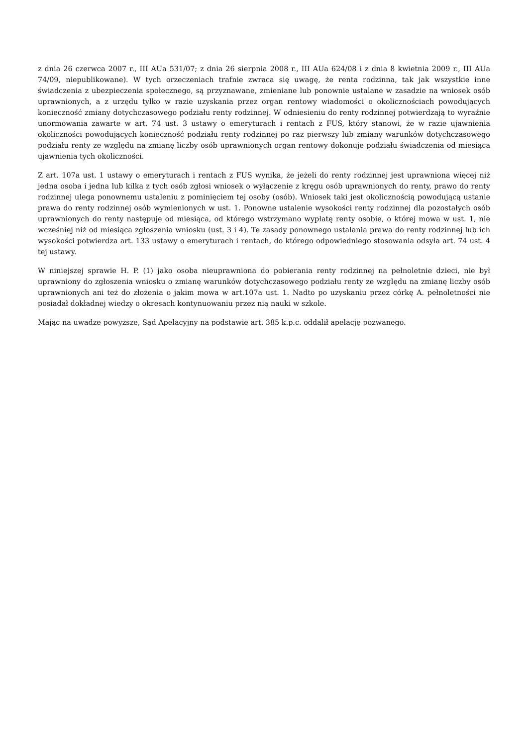z dnia 26 czerwca 2007 r., III AUa 531/07; z dnia 26 sierpnia 2008 r., III AUa 624/08 i z dnia 8 kwietnia 2009 r., III AUa 74/09, niepublikowane). W tych orzeczeniach trafnie zwraca się uwagę, że renta rodzinna, tak jak wszystkie inne świadczenia z ubezpieczenia społecznego, są przyznawane, zmieniane lub ponownie ustalane w zasadzie na wniosek osób uprawnionych, a z urzędu tylko w razie uzyskania przez organ rentowy wiadomości o okolicznościach powodujących konieczność zmiany dotychczasowego podziału renty rodzinnej. W odniesieniu do renty rodzinnej potwierdzają to wyraźnie unormowania zawarte w art. 74 ust. 3 ustawy o emeryturach i rentach z FUS, który stanowi, że w razie ujawnienia okoliczności powodujących konieczność podziału renty rodzinnej po raz pierwszy lub zmiany warunków dotychczasowego podziału renty ze względu na zmianę liczby osób uprawnionych organ rentowy dokonuje podziału świadczenia od miesiąca ujawnienia tych okoliczności.
Z art. 107a ust. 1 ustawy o emeryturach i rentach z FUS wynika, że jeżeli do renty rodzinnej jest uprawniona więcej niż jedna osoba i jedna lub kilka z tych osób zgłosi wniosek o wyłączenie z kręgu osób uprawnionych do renty, prawo do renty rodzinnej ulega ponownemu ustaleniu z pominięciem tej osoby (osób). Wniosek taki jest okolicznością powodującą ustanie prawa do renty rodzinnej osób wymienionych w ust. 1. Ponowne ustalenie wysokości renty rodzinnej dla pozostałych osób uprawnionych do renty następuje od miesiąca, od którego wstrzymano wypłatę renty osobie, o której mowa w ust. 1, nie wcześniej niż od miesiąca zgłoszenia wniosku (ust. 3 i 4). Te zasady ponownego ustalania prawa do renty rodzinnej lub ich wysokości potwierdza art. 133 ustawy o emeryturach i rentach, do którego odpowiedniego stosowania odsyła art. 74 ust. 4 tej ustawy.
W niniejszej sprawie H. P. (1) jako osoba nieuprawniona do pobierania renty rodzinnej na pełnoletnie dzieci, nie był uprawniony do zgłoszenia wniosku o zmianę warunków dotychczasowego podziału renty ze względu na zmianę liczby osób uprawnionych ani też do złożenia o jakim mowa w art.107a ust. 1. Nadto po uzyskaniu przez córkę A. pełnoletności nie posiadał dokładnej wiedzy o okresach kontynuowaniu przez nią nauki w szkole.
Mając na uwadze powyższe, Sąd Apelacyjny na podstawie art. 385 k.p.c. oddalił apelację pozwanego.